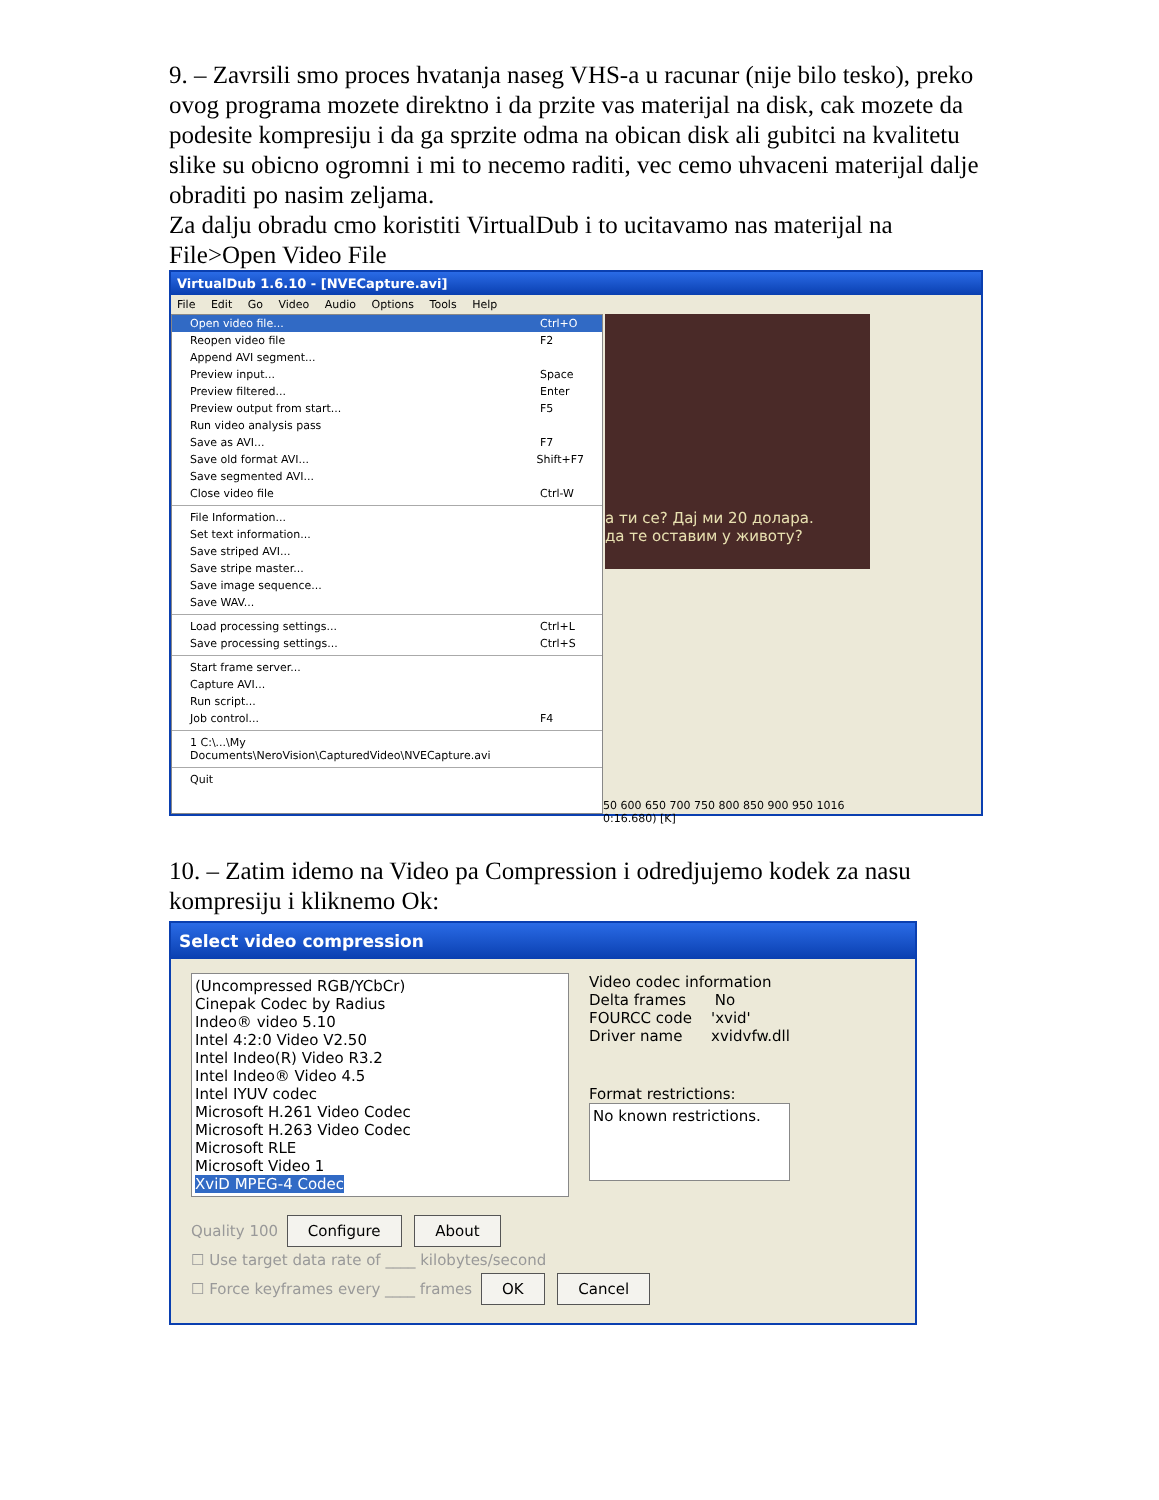9. – Zavrsili smo proces hvatanja naseg VHS-a u racunar (nije bilo tesko), preko ovog programa mozete direktno i da przite vas materijal na disk, cak mozete da podesite kompresiju i da ga sprzite odma na obican disk ali gubitci na kvalitetu slike su obicno ogromni i mi to necemo raditi, vec cemo uhvaceni materijal dalje obraditi po nasim zeljama.
Za dalju obradu cmo koristiti VirtualDub i to ucitavamo nas materijal na File>Open Video File
VirtualDub 1.6.10 - [NVECapture.avi]
File Edit Go Video Audio Options Tools Help
Open video file... Ctrl+O
Reopen video file F2
Append AVI segment...
Preview input... Space
Preview filtered... Enter
Preview output from start... F5
Run video analysis pass
Save as AVI... F7
Save old format AVI... Shift+F7
Save segmented AVI...
Close video file Ctrl-W
File Information...
Set text information...
Save striped AVI...
Save stripe master...
Save image sequence...
Save WAV...
Load processing settings... Ctrl+L
Save processing settings... Ctrl+S
Start frame server...
Capture AVI...
Run script...
Job control... F4
1 C:\...\My Documents\NeroVision\CapturedVideo\NVECapture.avi
Quit
а ти се? Дај ми 20 долара.
да те оставим у животу?
50 600 650 700 750 800 850 900 950 1016
0:16.680) [K]
10. – Zatim idemo na Video pa Compression i odredjujemo kodek za nasu kompresiju i kliknemo Ok:
Select video compression
(Uncompressed RGB/YCbCr)
Cinepak Codec by Radius
Indeo® video 5.10
Intel 4:2:0 Video V2.50
Intel Indeo(R) Video R3.2
Intel Indeo® Video 4.5
Intel IYUV codec
Microsoft H.261 Video Codec
Microsoft H.263 Video Codec
Microsoft RLE
Microsoft Video 1
XviD MPEG-4 Codec
Video codec information
Delta frames No
FOURCC code 'xvid'
Driver name xvidvfw.dll
Format restrictions:
No known restrictions.
Quality 100 Configure About
☐ Use target data rate of ____ kilobytes/second
☐ Force keyframes every ____ frames OK Cancel